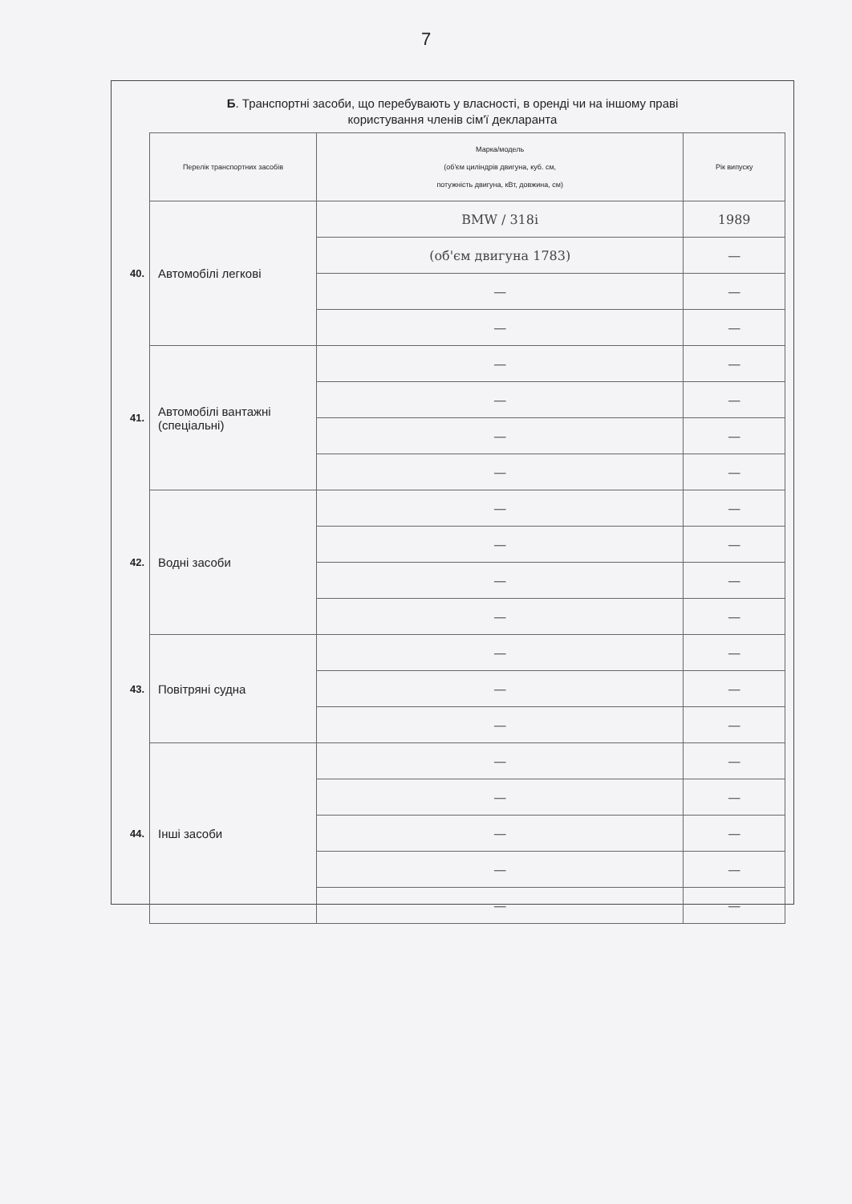7
Б. Транспортні засоби, що перебувають у власності, в оренді чи на іншому праві
користування членів сім'ї декларанта
| | Перелік транспортних засобів | Марка/модель (об'єм циліндрів двигуна, куб. см, потужність двигуна, кВт, довжина, см) | Рік випуску |
| --- | --- | --- | --- |
| 40. | Автомобілі легкові | BMW / 318i | 1989 |
| | | (об'єм двигуна 1783) | — |
| | | — | — |
| | | — | — |
| 41. | Автомобілі вантажні (спеціальні) | — | — |
| | | — | — |
| | | — | — |
| | | — | — |
| 42. | Водні засоби | — | — |
| | | — | — |
| | | — | — |
| | | — | — |
| 43. | Повітряні судна | — | — |
| | | — | — |
| | | — | — |
| 44. | Інші засоби | — | — |
| | | — | — |
| | | — | — |
| | | — | — |
| | | — | — |